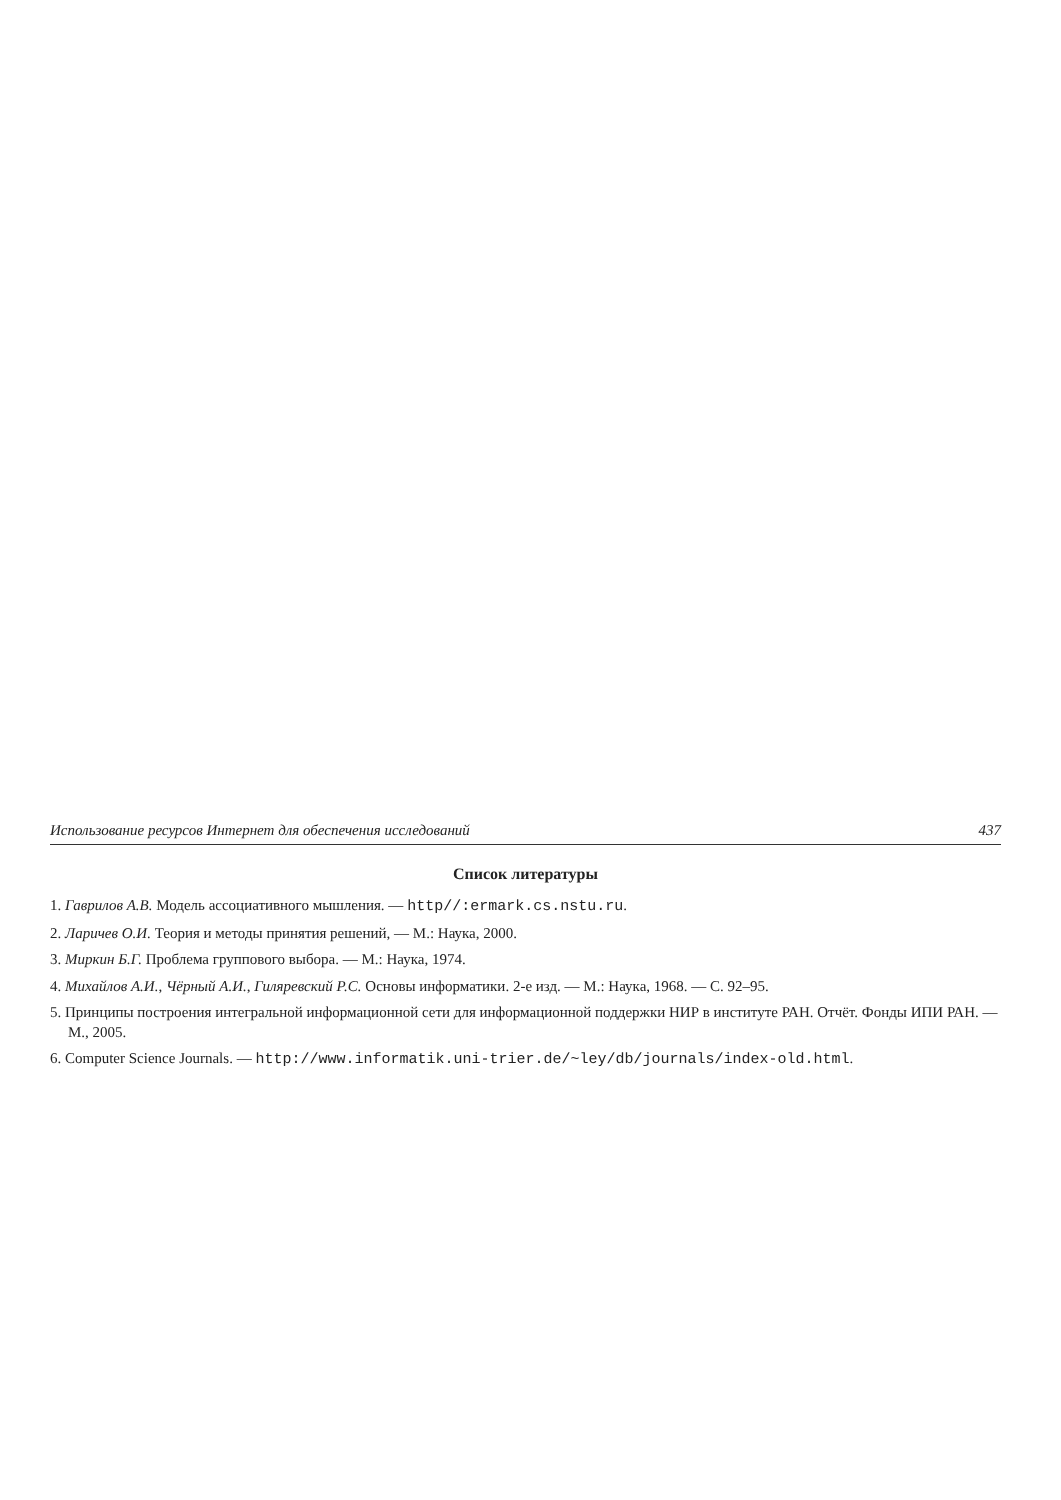Использование ресурсов Интернет для обеспечения исследований 437
Список литературы
1. Гаврилов А.В. Модель ассоциативного мышления. — http//:ermark.cs.nstu.ru.
2. Ларичев О.И. Теория и методы принятия решений, — М.: Наука, 2000.
3. Миркин Б.Г. Проблема группового выбора. — М.: Наука, 1974.
4. Михайлов А.И., Чёрный А.И., Гиляревский Р.С. Основы информатики. 2-е изд. — М.: Наука, 1968. — С. 92–95.
5. Принципы построения интегральной информационной сети для информационной поддержки НИР в институте РАН. Отчёт. Фонды ИПИ РАН. — М., 2005.
6. Computer Science Journals. — http://www.informatik.uni-trier.de/~ley/db/journals/index-old.html.